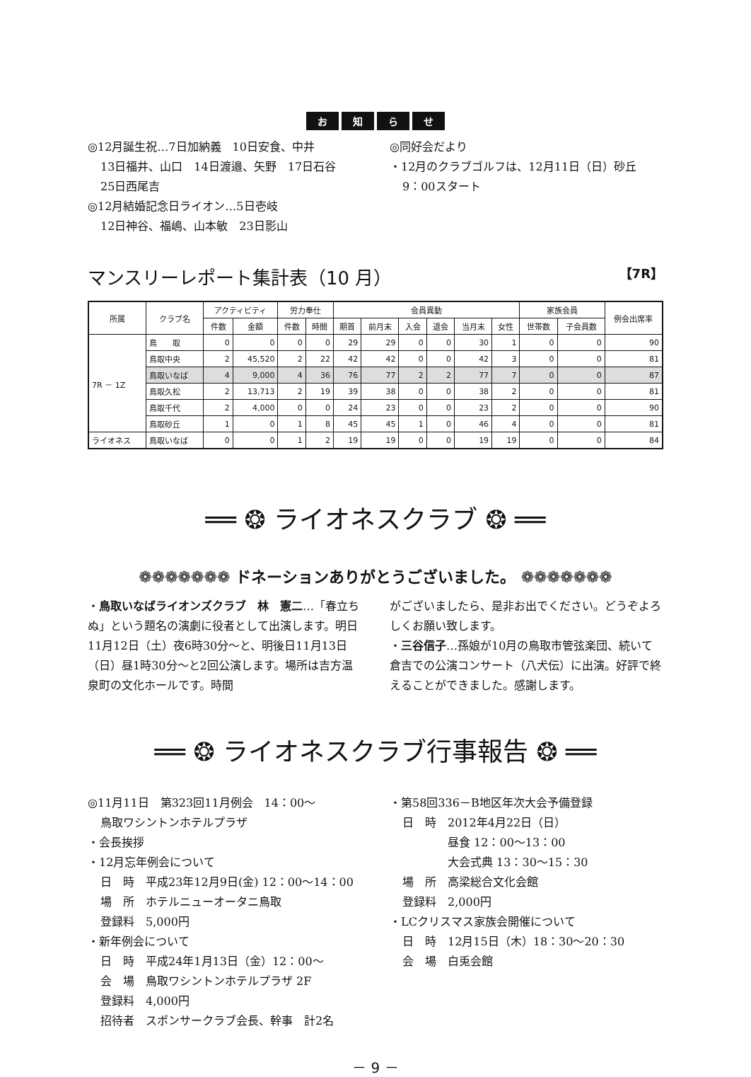お知らせ
◎12月誕生祝…7日加納義　10日安食、中井
13日福井、山口　14日渡邉、矢野　17日石谷
25日西尾吉
◎12月結婚記念日ライオン…5日壱岐
12日神谷、福嶋、山本敏　23日影山
◎同好会だより
・12月のクラブゴルフは、12月11日（日）砂丘
9：00スタート
マンスリーレポート集計表（10 月） 【7R】
| 所属 | クラブ名 | アクティビティ | | 労力奉仕 | | 会員異動 | | | | | | 家族会員 | | 例会出席率 |
| --- | --- | --- | --- | --- | --- | --- | --- | --- | --- | --- | --- | --- | --- | --- |
| | | 件数 | 金額 | 件数 | 時間 | 期首 | 前月末 | 入会 | 退会 | 当月末 | 女性 | 世帯数 | 子会員数 | |
| 7R － 1Z | 鳥 取 | 0 | 0 | 0 | 0 | 29 | 29 | 0 | 0 | 30 | 1 | 0 | 0 | 90 |
| | 鳥取中央 | 2 | 45,520 | 2 | 22 | 42 | 42 | 0 | 0 | 42 | 3 | 0 | 0 | 81 |
| | 鳥取いなば | 4 | 9,000 | 4 | 36 | 76 | 77 | 2 | 2 | 77 | 7 | 0 | 0 | 87 |
| | 鳥取久松 | 2 | 13,713 | 2 | 19 | 39 | 38 | 0 | 0 | 38 | 2 | 0 | 0 | 81 |
| | 鳥取千代 | 2 | 4,000 | 0 | 0 | 24 | 23 | 0 | 0 | 23 | 2 | 0 | 0 | 90 |
| | 鳥取砂丘 | 1 | 0 | 1 | 8 | 45 | 45 | 1 | 0 | 46 | 4 | 0 | 0 | 81 |
| ライオネス | 鳥取いなば | 0 | 0 | 1 | 2 | 19 | 19 | 0 | 0 | 19 | 19 | 0 | 0 | 84 |
══ ❂ ライオネスクラブ ❂ ══
❁❁❁❁❁❁❁ ドネーションありがとうございました。 ❁❁❁❁❁❁❁
・鳥取いなばライオンズクラブ　林　憲二…「春立ちぬ」という題名の演劇に役者として出演します。明日11月12日（土）夜6時30分～と、明後日11月13日（日）昼1時30分～と2回公演します。場所は吉方温泉町の文化ホールです。時間
がございましたら、是非お出でください。どうぞよろしくお願い致します。
・三谷信子…孫娘が10月の鳥取市管弦楽団、続いて倉吉での公演コンサート（八犬伝）に出演。好評で終えることができました。感謝します。
══ ❂ ライオネスクラブ行事報告 ❂ ══
◎11月11日　第323回11月例会　14：00～
鳥取ワシントンホテルプラザ
・会長挨拶
・12月忘年例会について
日　時　平成23年12月9日(金) 12：00～14：00
場　所　ホテルニューオータニ鳥取
登録料　5,000円
・新年例会について
日　時　平成24年1月13日（金）12：00～
会　場　鳥取ワシントンホテルプラザ 2F
登録料　4,000円
招待者　スポンサークラブ会長、幹事　計2名
・第58回336－B地区年次大会予備登録
日　時　2012年4月22日（日）
　　　　昼食 12：00～13：00
　　　　大会式典 13：30～15：30
場　所　高梁総合文化会館
登録料　2,000円
・LCクリスマス家族会開催について
日　時　12月15日（木）18：30～20：30
会　場　白兎会館
－ 9 －